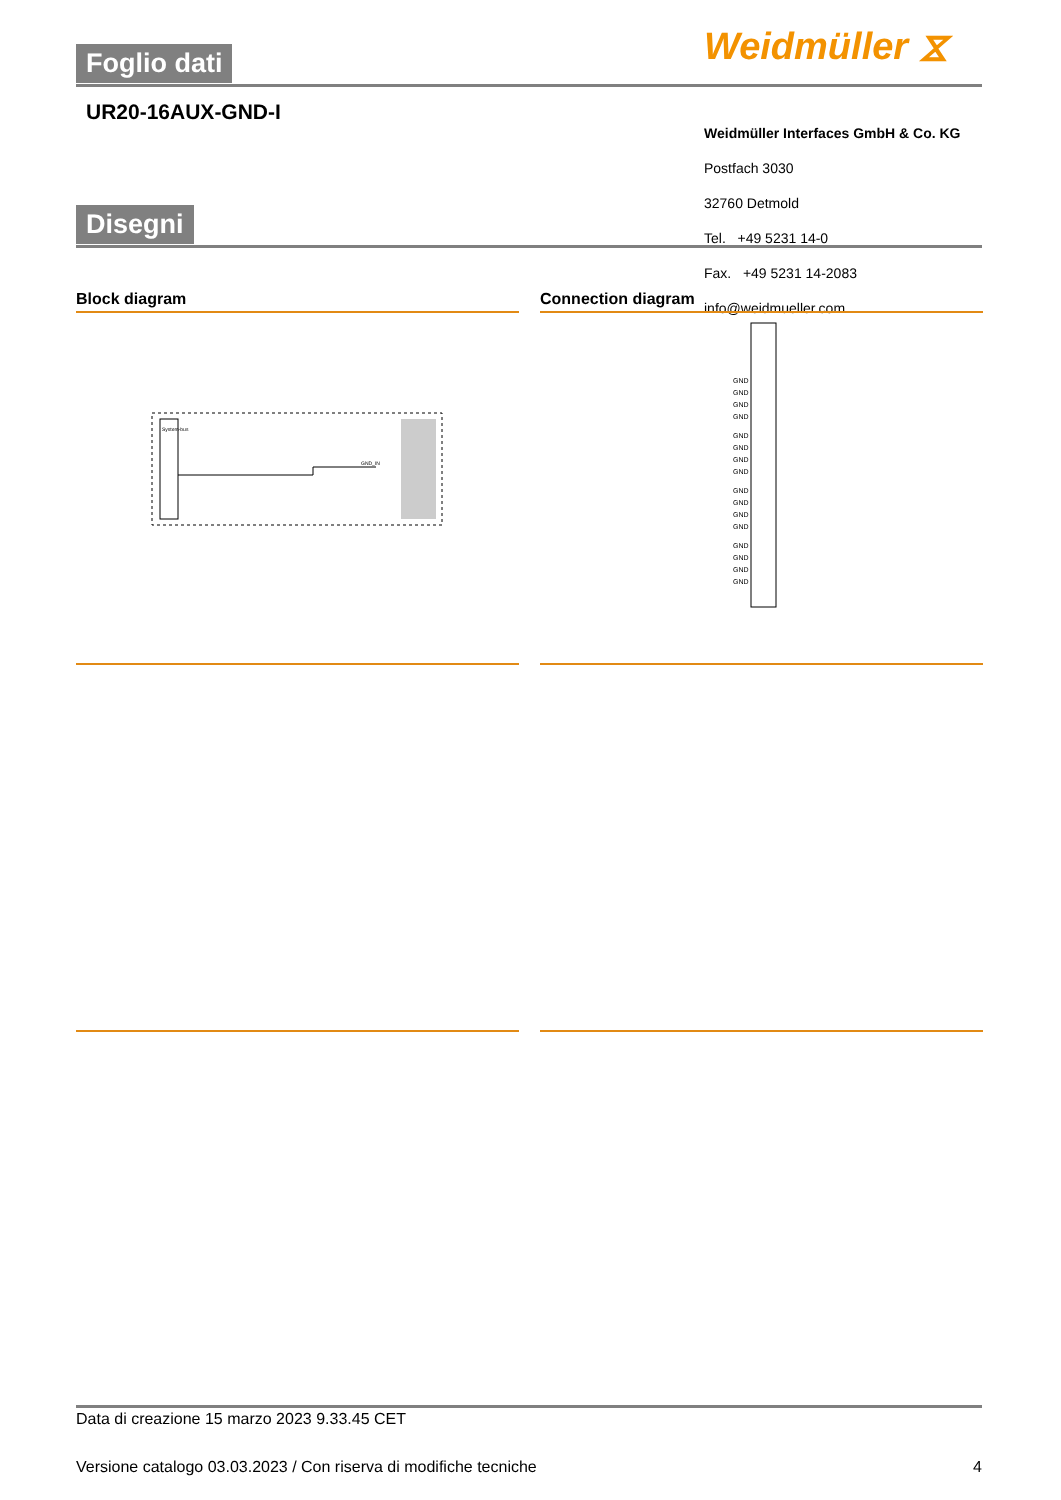Foglio dati Weidmüller ⧖
UR20-16AUX-GND-I
Disegni
Weidmüller Interfaces GmbH & Co. KG
Postfach 3030
32760 Detmold
Tel. +49 5231 14-0
Fax. +49 5231 14-2083
info@weidmueller.com
Block diagram
System-bus
GND_IN
Connection diagram
GND
GND
GND
GND
GND
GND
GND
GND
GND
GND
GND
GND
GND
GND
GND
GND
Data di creazione 15 marzo 2023 9.33.45 CET
Versione catalogo 03.03.2023 / Con riserva di modifiche tecniche 4